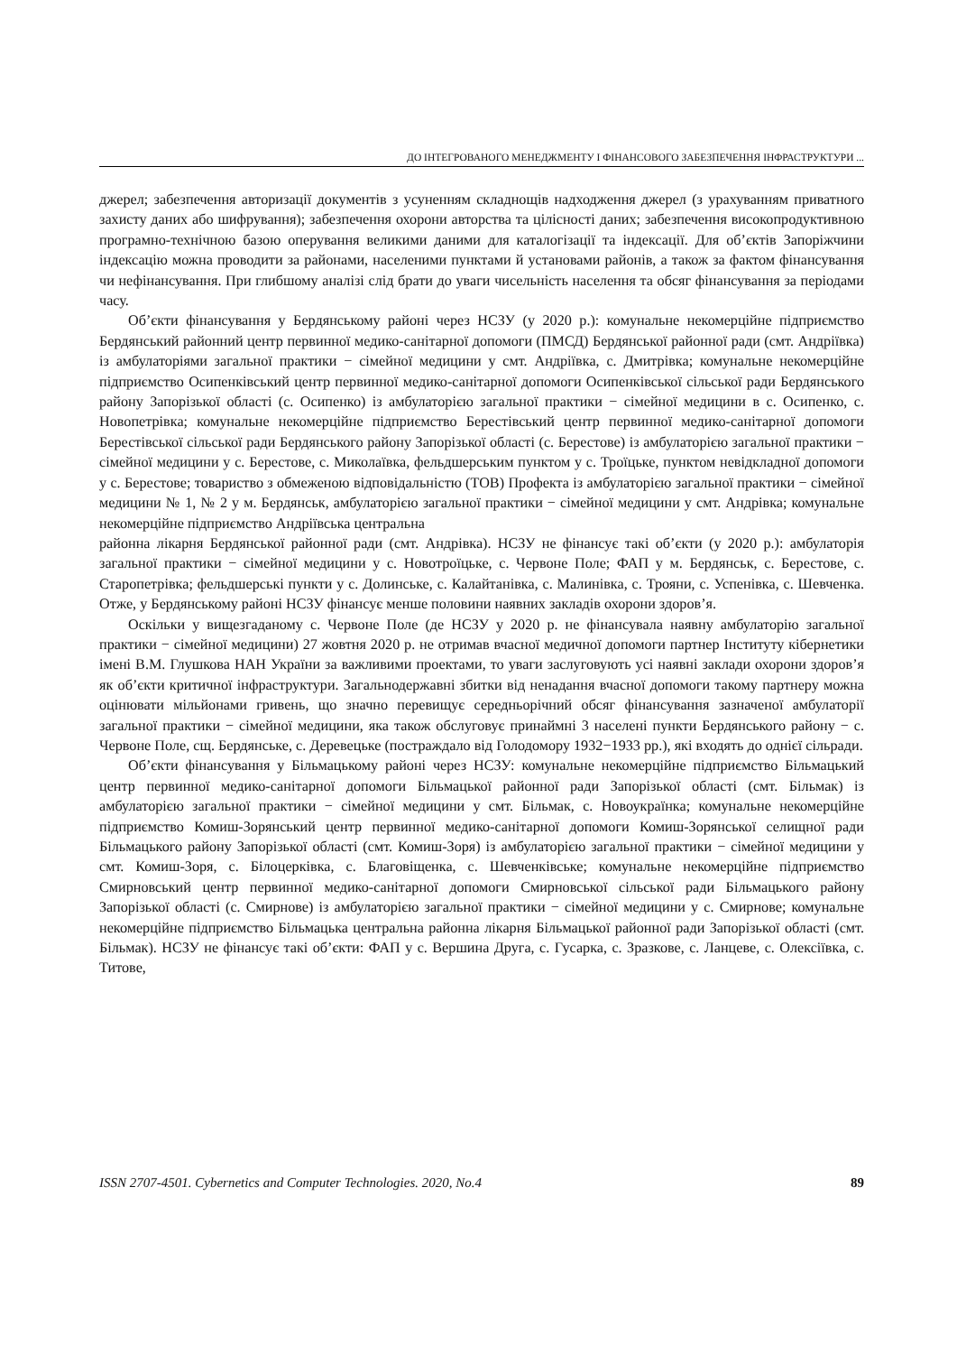ДО ІНТЕГРОВАНОГО МЕНЕДЖМЕНТУ І ФІНАНСОВОГО ЗАБЕЗПЕЧЕННЯ ІНФРАСТРУКТУРИ ...
джерел; забезпечення авторизації документів з усуненням складнощів надходження джерел (з урахуванням приватного захисту даних або шифрування); забезпечення охорони авторства та цілісності даних; забезпечення високопродуктивною програмно-технічною базою оперування великими даними для каталогізації та індексації. Для об’єктів Запоріжчини індексацію можна проводити за районами, населеними пунктами й установами районів, а також за фактом фінансування чи нефінансування. При глибшому аналізі слід брати до уваги чисельність населення та обсяг фінансування за періодами часу.
Об’єкти фінансування у Бердянському районі через НСЗУ (у 2020 р.): комунальне некомерційне підприємство Бердянський районний центр первинної медико-санітарної допомоги (ПМСД) Бердянської районної ради (смт. Андріївка) із амбулаторіями загальної практики − сімейної медицини у смт. Андріївка, с. Дмитрівка; комунальне некомерційне підприємство Осипенківський центр первинної медико-санітарної допомоги Осипенківської сільської ради Бердянського району Запорізької області (с. Осипенко) із амбулаторією загальної практики − сімейної медицини в с. Осипенко, с. Новопетрівка; комунальне некомерційне підприємство Берестівський центр первинної медико-санітарної допомоги Берестівської сільської ради Бердянського району Запорізької області (с. Берестове) із амбулаторією загальної практики − сімейної медицини у с. Берестове, с. Миколаївка, фельдшерським пунктом у с. Троїцьке, пунктом невідкладної допомоги у с. Берестове; товариство з обмеженою відповідальністю (ТОВ) Профекта із амбулаторією загальної практики − сімейної медицини № 1, № 2 у м. Бердянськ, амбулаторією загальної практики − сімейної медицини у смт. Андрівка; комунальне некомерційне підприємство Андріївська центральна
районна лікарня Бердянської районної ради (смт. Андрівка). НСЗУ не фінансує такі об’єкти (у 2020 р.): амбулаторія загальної практики − сімейної медицини у с. Новотроїцьке, с. Червоне Поле; ФАП у м. Бердянськ, с. Берестове, с. Старопетрівка; фельдшерські пункти у с. Долинське, с. Калайтанівка, с. Малинівка, с. Трояни, с. Успенівка, с. Шевченка. Отже, у Бердянському районі НСЗУ фінансує менше половини наявних закладів охорони здоров’я.
Оскільки у вищезгаданому с. Червоне Поле (де НСЗУ у 2020 р. не фінансувала наявну амбулаторію загальної практики − сімейної медицини) 27 жовтня 2020 р. не отримав вчасної медичної допомоги партнер Інституту кібернетики імені В.М. Глушкова НАН України за важливими проектами, то уваги заслуговують усі наявні заклади охорони здоров’я як об’єкти критичної інфраструктури. Загальнодержавні збитки від ненадання вчасної допомоги такому партнеру можна оцінювати мільйонами гривень, що значно перевищує середньорічний обсяг фінансування зазначеної амбулаторії загальної практики − сімейної медицини, яка також обслуговує принаймні 3 населені пункти Бердянського району − с. Червоне Поле, сщ. Бердянське, с. Деревецьке (постраждало від Голодомору 1932−1933 рр.), які входять до однієї сільради.
Об’єкти фінансування у Більмацькому районі через НСЗУ: комунальне некомерційне підприємство Більмацький центр первинної медико-санітарної допомоги Більмацької районної ради Запорізької області (смт. Більмак) із амбулаторією загальної практики − сімейної медицини у смт. Більмак, с. Новоукраїнка; комунальне некомерційне підприємство Комиш-Зорянський центр первинної медико-санітарної допомоги Комиш-Зорянської селищної ради Більмацького району Запорізької області (смт. Комиш-Зоря) із амбулаторією загальної практики − сімейної медицини у смт. Комиш-Зоря, с. Білоцерківка, с. Благовіщенка, с. Шевченківське; комунальне некомерційне підприємство Смирновський центр первинної медико-санітарної допомоги Смирновської сільської ради Більмацького району Запорізької області (с. Смирнове) із амбулаторією загальної практики − сімейної медицини у с. Смирнове; комунальне некомерційне підприємство Більмацька центральна районна лікарня Більмацької районної ради Запорізької області (смт. Більмак). НСЗУ не фінансує такі об’єкти: ФАП у с. Вершина Друга, с. Гусарка, с. Зразкове, с. Ланцеве, с. Олексіївка, с. Титове,
ISSN 2707-4501. Cybernetics and Computer Technologies. 2020, No.4 89